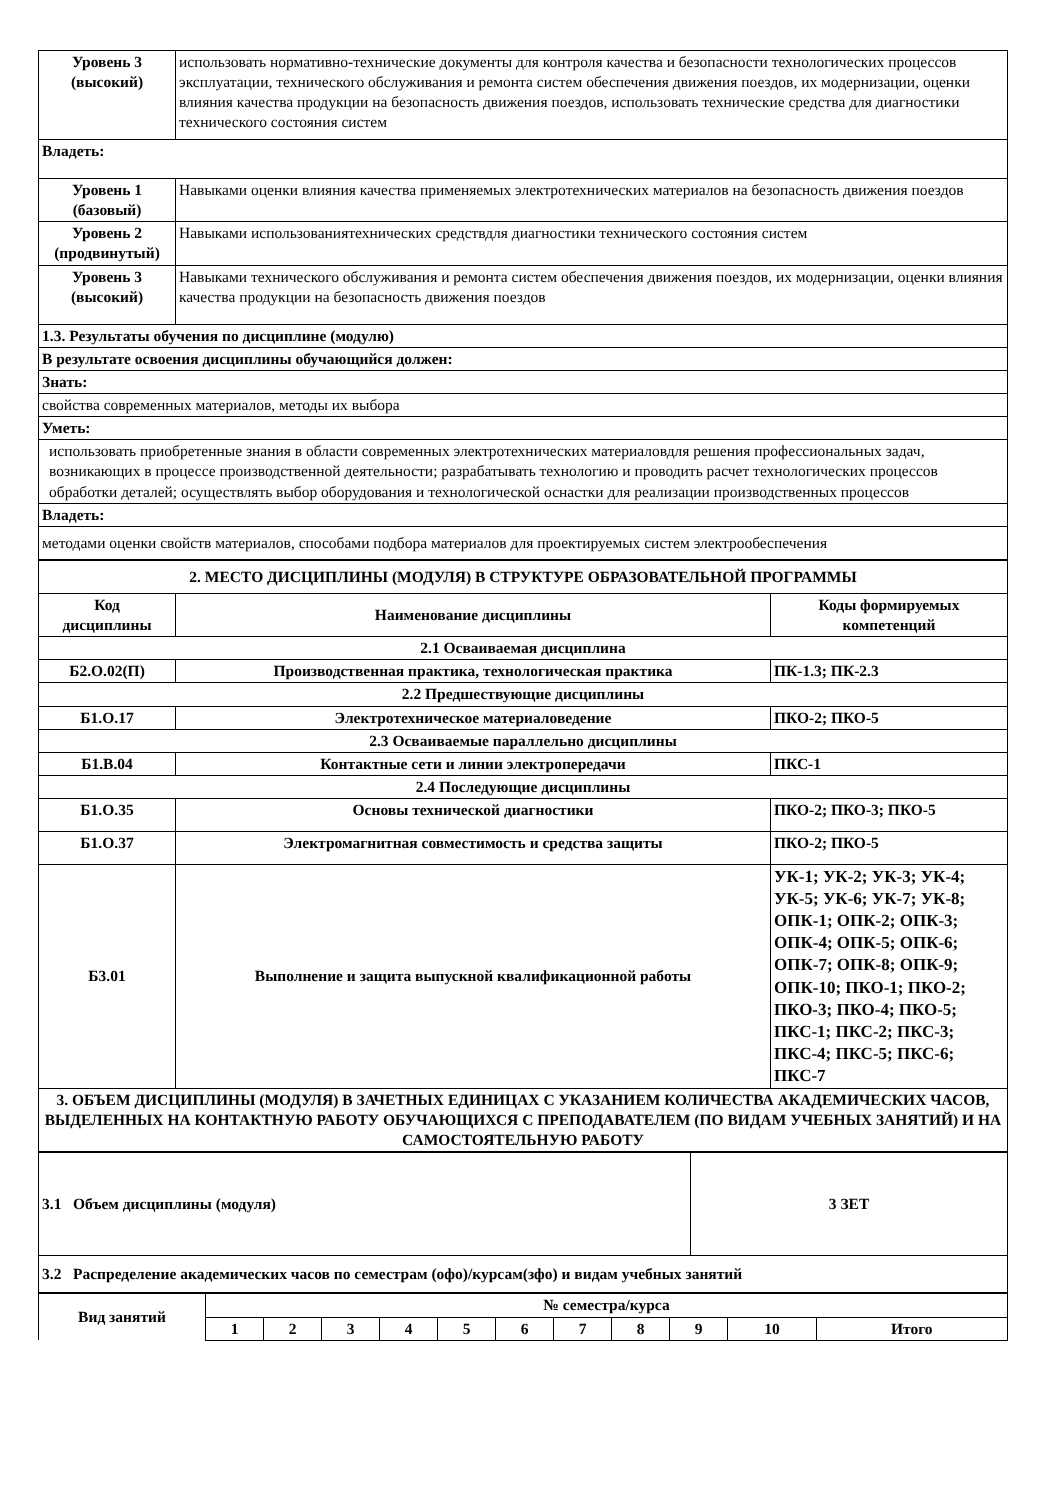| Уровень 3 (высокий) | использовать нормативно-технические документы для контроля качества и безопасности технологических процессов эксплуатации, технического обслуживания и ремонта систем обеспечения движения поездов, их модернизации, оценки влияния качества продукции на безопасность движения поездов, использовать технические средства для диагностики технического состояния систем |
| Владеть: | |
| Уровень 1 (базовый) | Навыками оценки влияния качества применяемых электротехнических материалов на безопасность движения поездов |
| Уровень 2 (продвинутый) | Навыками использованиятехнических средствдля диагностики технического состояния систем |
| Уровень 3 (высокий) | Навыками технического обслуживания и ремонта систем обеспечения движения поездов, их модернизации, оценки влияния качества продукции на безопасность движения поездов |
| 1.3. Результаты обучения по дисциплине (модулю) | |
| В результате освоения дисциплины обучающийся должен: | |
| Знать: | |
| свойства современных материалов, методы их выбора | |
| Уметь: | |
| использовать приобретенные знания в области современных электротехнических материаловдля решения профессиональных задач, возникающих в процессе производственной деятельности; разрабатывать технологию и проводить расчет технологических процессов обработки деталей; осуществлять выбор оборудования и технологической оснастки для реализации производственных процессов | |
| Владеть: | |
| методами оценки свойств материалов, способами подбора материалов для проектируемых систем электрообеспечения | |
| 2. МЕСТО ДИСЦИПЛИНЫ (МОДУЛЯ) В СТРУКТУРЕ ОБРАЗОВАТЕЛЬНОЙ ПРОГРАММЫ | | |
| Код дисциплины | Наименование дисциплины | Коды формируемых компетенций |
| 2.1 Осваиваемая дисциплина | | |
| Б2.О.02(П) | Производственная практика, технологическая практика | ПК-1.3; ПК-2.3 |
| 2.2 Предшествующие дисциплины | | |
| Б1.О.17 | Электротехническое материаловедение | ПКО-2; ПКО-5 |
| 2.3 Осваиваемые параллельно дисциплины | | |
| Б1.В.04 | Контактные сети и линии электропередачи | ПКС-1 |
| 2.4 Последующие дисциплины | | |
| Б1.О.35 | Основы технической диагностики | ПКО-2; ПКО-3; ПКО-5 |
| Б1.О.37 | Электромагнитная совместимость и средства защиты | ПКО-2; ПКО-5 |
| Б3.01 | Выполнение и защита выпускной квалификационной работы | УК-1; УК-2; УК-3; УК-4; УК-5; УК-6; УК-7; УК-8; ОПК-1; ОПК-2; ОПК-3; ОПК-4; ОПК-5; ОПК-6; ОПК-7; ОПК-8; ОПК-9; ОПК-10; ПКО-1; ПКО-2; ПКО-3; ПКО-4; ПКО-5; ПКС-1; ПКС-2; ПКС-3; ПКС-4; ПКС-5; ПКС-6; ПКС-7 |
| 3. ОБЪЕМ ДИСЦИПЛИНЫ (МОДУЛЯ) В ЗАЧЕТНЫХ ЕДИНИЦАХ С УКАЗАНИЕМ КОЛИЧЕСТВА АКАДЕМИЧЕСКИХ ЧАСОВ, ВЫДЕЛЕННЫХ НА КОНТАКТНУЮ РАБОТУ ОБУЧАЮЩИХСЯ С ПРЕПОДАВАТЕЛЕМ (ПО ВИДАМ УЧЕБНЫХ ЗАНЯТИЙ) И НА САМОСТОЯТЕЛЬНУЮ РАБОТУ | | |
| 3.1 Объем дисциплины (модуля) | 3 ЗЕТ |
| 3.2 Распределение академических часов по семестрам (офо)/курсам(зфо) и видам учебных занятий | |
| Вид занятий | № семестра/курса | | | | | | | | | | |
| | 1 | 2 | 3 | 4 | 5 | 6 | 7 | 8 | 9 | 10 | Итого |